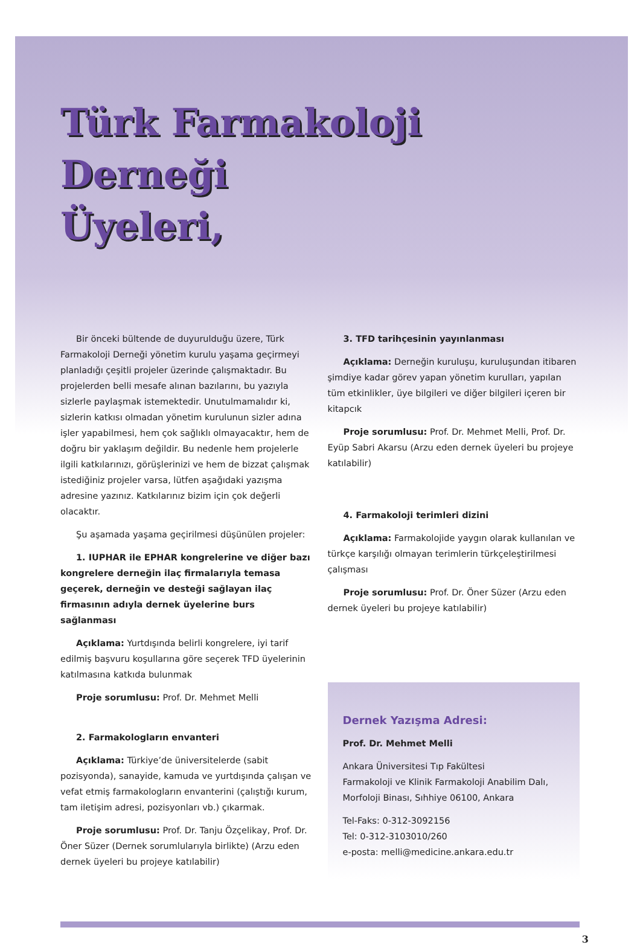Türk Farmakoloji Derneği
Üyeleri,
Bir önceki bültende de duyurulduğu üzere, Türk Farmakoloji Derneği yönetim kurulu yaşama geçirmeyi planladığı çeşitli projeler üzerinde çalışmaktadır. Bu projelerden belli mesafe alınan bazılarını, bu yazıyla sizlerle paylaşmak istemektedir. Unutulmamalıdır ki, sizlerin katkısı olmadan yönetim kurulunun sizler adına işler yapabilmesi, hem çok sağlıklı olmayacaktır, hem de doğru bir yaklaşım değildir. Bu nedenle hem projelerle ilgili katkılarınızı, görüşlerinizi ve hem de bizzat çalışmak istediğiniz projeler varsa, lütfen aşağıdaki yazışma adresine yazınız. Katkılarınız bizim için çok değerli olacaktır.
Şu aşamada yaşama geçirilmesi düşünülen projeler:
1. IUPHAR ile EPHAR kongrelerine ve diğer bazı kongrelere derneğin ilaç firmalarıyla temasa geçerek, derneğin ve desteği sağlayan ilaç firmasının adıyla dernek üyelerine burs sağlanması
Açıklama: Yurtdışında belirli kongrelere, iyi tarif edilmiş başvuru koşullarına göre seçerek TFD üyelerinin katılmasına katkıda bulunmak
Proje sorumlusu: Prof. Dr. Mehmet Melli
2. Farmakologların envanteri
Açıklama: Türkiye’de üniversitelerde (sabit pozisyonda), sanayide, kamuda ve yurtdışında çalışan ve vefat etmiş farmakologların envanterini (çalıştığı kurum, tam iletişim adresi, pozisyonları vb.) çıkarmak.
Proje sorumlusu: Prof. Dr. Tanju Özçelikay, Prof. Dr. Öner Süzer (Dernek sorumlularıyla birlikte) (Arzu eden dernek üyeleri bu projeye katılabilir)
3. TFD tarihçesinin yayınlanması
Açıklama: Derneğin kuruluşu, kuruluşundan itibaren şimdiye kadar görev yapan yönetim kurulları, yapılan tüm etkinlikler, üye bilgileri ve diğer bilgileri içeren bir kitapcık
Proje sorumlusu: Prof. Dr. Mehmet Melli, Prof. Dr. Eyüp Sabri Akarsu (Arzu eden dernek üyeleri bu projeye katılabilir)
4. Farmakoloji terimleri dizini
Açıklama: Farmakolojide yaygın olarak kullanılan ve türkçe karşılığı olmayan terimlerin türkçeleştirilmesi çalışması
Proje sorumlusu: Prof. Dr. Öner Süzer (Arzu eden dernek üyeleri bu projeye katılabilir)
Dernek Yazışma Adresi:
Prof. Dr. Mehmet Melli
Ankara Üniversitesi Tıp Fakültesi
Farmakoloji ve Klinik Farmakoloji Anabilim Dalı,
Morfoloji Binası, Sıhhiye 06100, Ankara
Tel-Faks: 0-312-3092156
Tel: 0-312-3103010/260
e-posta: melli@medicine.ankara.edu.tr
3